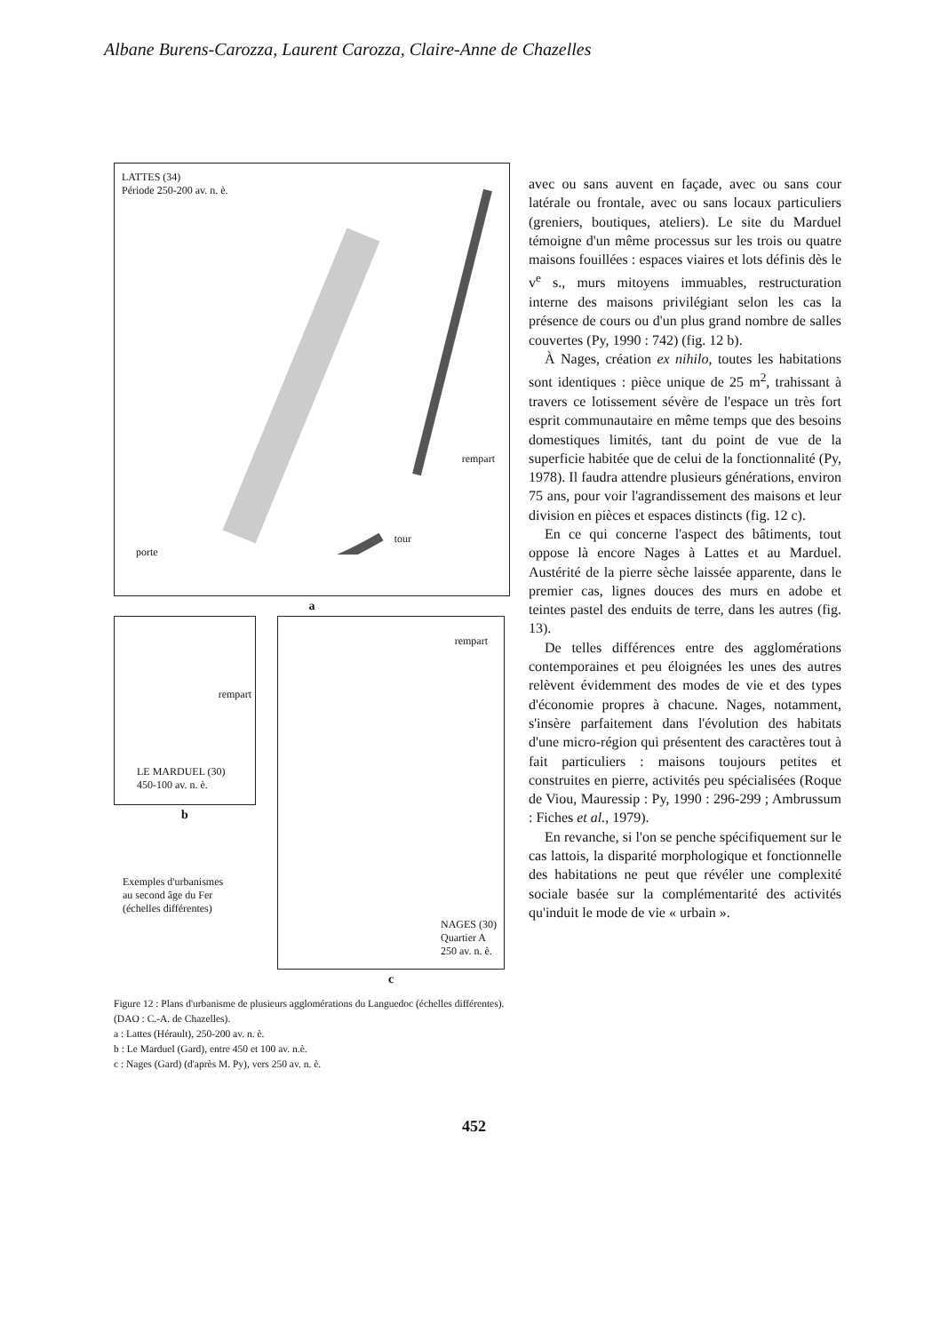Albane Burens-Carozza, Laurent Carozza, Claire-Anne de Chazelles
LATTES (34)
Période 250-200 av. n. è.
rempart
tour
porte
a
rempart
LE MARDUEL (30)
450-100 av. n. è.
b
Exemples d'urbanismes
au second âge du Fer
(échelles différentes)
rempart
NAGES (30)
Quartier A
250 av. n. è.
c
Figure 12 : Plans d'urbanisme de plusieurs agglomérations du Languedoc (échelles différentes). (DAO : C.-A. de Chazelles).
a : Lattes (Hérault), 250-200 av. n. è.
b : Le Marduel (Gard), entre 450 et 100 av. n.è.
c : Nages (Gard) (d'après M. Py), vers 250 av. n. è.
avec ou sans auvent en façade, avec ou sans cour latérale ou frontale, avec ou sans locaux particuliers (greniers, boutiques, ateliers). Le site du Marduel témoigne d'un même processus sur les trois ou quatre maisons fouillées : espaces viaires et lots définis dès le v<sup>e</sup> s., murs mitoyens immuables, restructuration interne des maisons privilégiant selon les cas la présence de cours ou d'un plus grand nombre de salles couvertes (Py, 1990 : 742) (fig. 12 b).
À Nages, création ex nihilo, toutes les habitations sont identiques : pièce unique de 25 m<sup>2</sup>, trahissant à travers ce lotissement sévère de l'espace un très fort esprit communautaire en même temps que des besoins domestiques limités, tant du point de vue de la superficie habitée que de celui de la fonctionnalité (Py, 1978). Il faudra attendre plusieurs générations, environ 75 ans, pour voir l'agrandissement des maisons et leur division en pièces et espaces distincts (fig. 12 c).
En ce qui concerne l'aspect des bâtiments, tout oppose là encore Nages à Lattes et au Marduel. Austérité de la pierre sèche laissée apparente, dans le premier cas, lignes douces des murs en adobe et teintes pastel des enduits de terre, dans les autres (fig. 13).
De telles différences entre des agglomérations contemporaines et peu éloignées les unes des autres relèvent évidemment des modes de vie et des types d'économie propres à chacune. Nages, notamment, s'insère parfaitement dans l'évolution des habitats d'une micro-région qui présentent des caractères tout à fait particuliers : maisons toujours petites et construites en pierre, activités peu spécialisées (Roque de Viou, Mauressip : Py, 1990 : 296-299 ; Ambrussum : Fiches et al., 1979).
En revanche, si l'on se penche spécifiquement sur le cas lattois, la disparité morphologique et fonctionnelle des habitations ne peut que révéler une complexité sociale basée sur la complémentarité des activités qu'induit le mode de vie « urbain ».
452